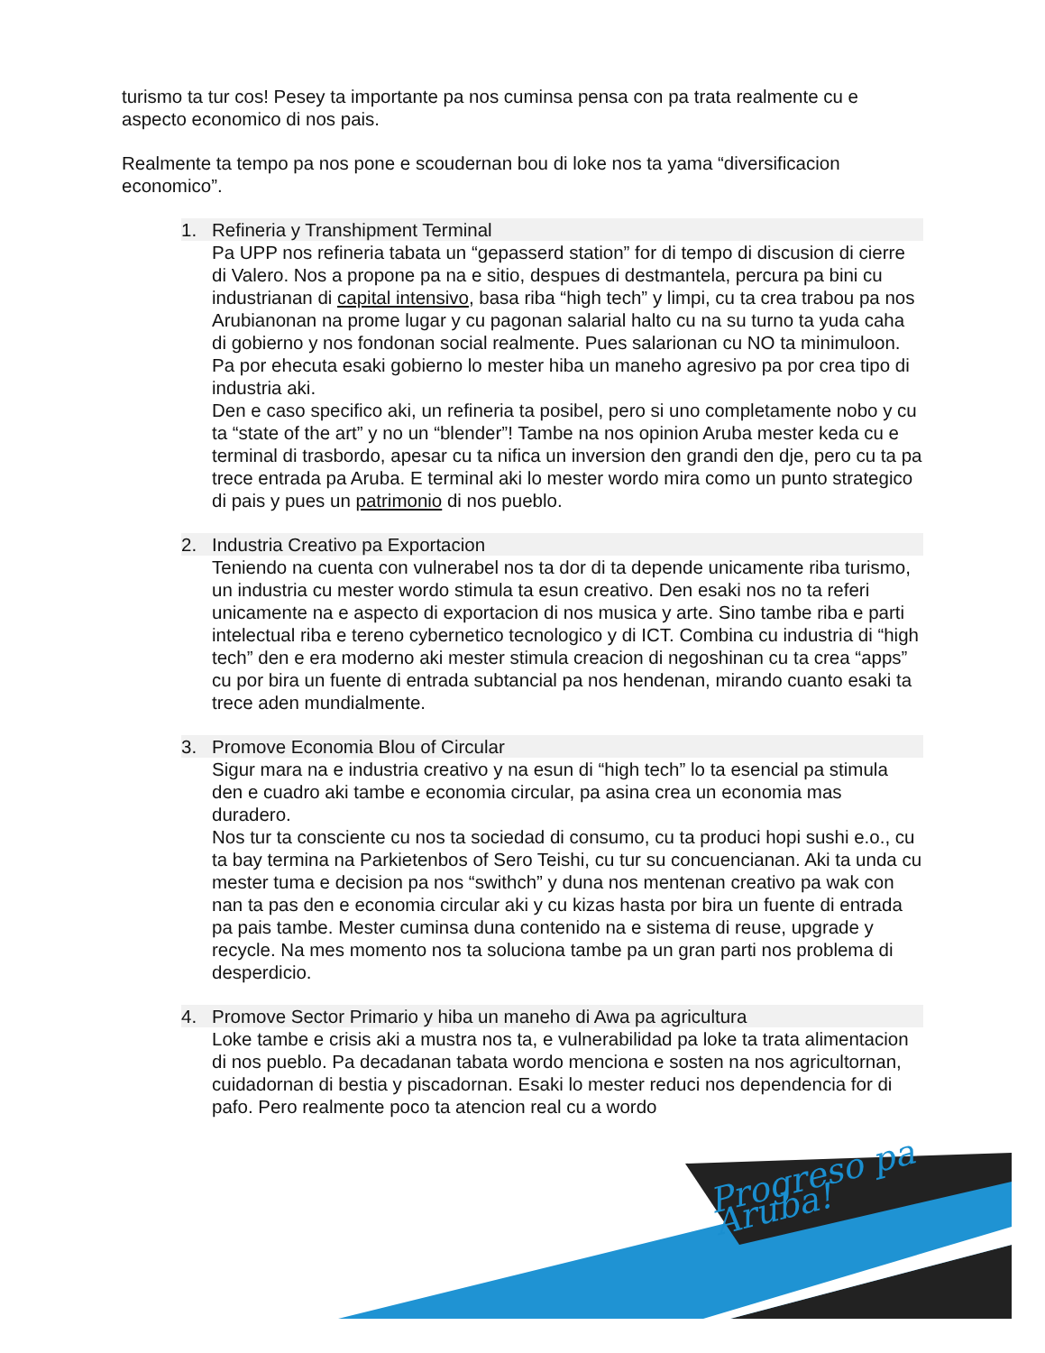Progreso pa Aruba!
turismo ta tur cos! Pesey ta importante pa nos cuminsa pensa con pa trata realmente cu e aspecto economico di nos pais.
Realmente ta tempo pa nos pone e scoudernan bou di loke nos ta yama “diversificacion economico”.
1. Refineria y Transhipment Terminal
Pa UPP nos refineria tabata un “gepasserd station” for di tempo di discusion di cierre di Valero. Nos a propone pa na e sitio, despues di destmantela, percura pa bini cu industrianan di capital intensivo, basa riba “high tech” y limpi, cu ta crea trabou pa nos Arubianonan na prome lugar y cu pagonan salarial halto cu na su turno ta yuda caha di gobierno y nos fondonan social realmente. Pues salarionan cu NO ta minimuloon.
Pa por ehecuta esaki gobierno lo mester hiba un maneho agresivo pa por crea tipo di industria aki.
Den e caso specifico aki, un refineria ta posibel, pero si uno completamente nobo y cu ta “state of the art” y no un “blender”! Tambe na nos opinion Aruba mester keda cu e terminal di trasbordo, apesar cu ta nifica un inversion den grandi den dje, pero cu ta pa trece entrada pa Aruba. E terminal aki lo mester wordo mira como un punto strategico di pais y pues un patrimonio di nos pueblo.
2. Industria Creativo pa Exportacion
Teniendo na cuenta con vulnerabel nos ta dor di ta depende unicamente riba turismo, un industria cu mester wordo stimula ta esun creativo. Den esaki nos no ta referi unicamente na e aspecto di exportacion di nos musica y arte. Sino tambe riba e parti intelectual riba e tereno cybernetico tecnologico y di ICT. Combina cu industria di “high tech” den e era moderno aki mester stimula creacion di negoshinan cu ta crea “apps” cu por bira un fuente di entrada subtancial pa nos hendenan, mirando cuanto esaki ta trece aden mundialmente.
3. Promove Economia Blou of Circular
Sigur mara na e industria creativo y na esun di “high tech” lo ta esencial pa stimula den e cuadro aki tambe e economia circular, pa asina crea un economia mas duradero.
Nos tur ta consciente cu nos ta sociedad di consumo, cu ta produci hopi sushi e.o., cu ta bay termina na Parkietenbos of Sero Teishi, cu tur su concuencianan. Aki ta unda cu mester tuma e decision pa nos “swithch” y duna nos mentenan creativo pa wak con nan ta pas den e economia circular aki y cu kizas hasta por bira un fuente di entrada pa pais tambe. Mester cuminsa duna contenido na e sistema di reuse, upgrade y recycle. Na mes momento nos ta soluciona tambe pa un gran parti nos problema di desperdicio.
4. Promove Sector Primario y hiba un maneho di Awa pa agricultura
Loke tambe e crisis aki a mustra nos ta, e vulnerabilidad pa loke ta trata alimentacion di nos pueblo. Pa decadanan tabata wordo menciona e sosten na nos agricultornan, cuidadornan di bestia y piscadornan. Esaki lo mester reduci nos dependencia for di pafo. Pero realmente poco ta atencion real cu a wordo